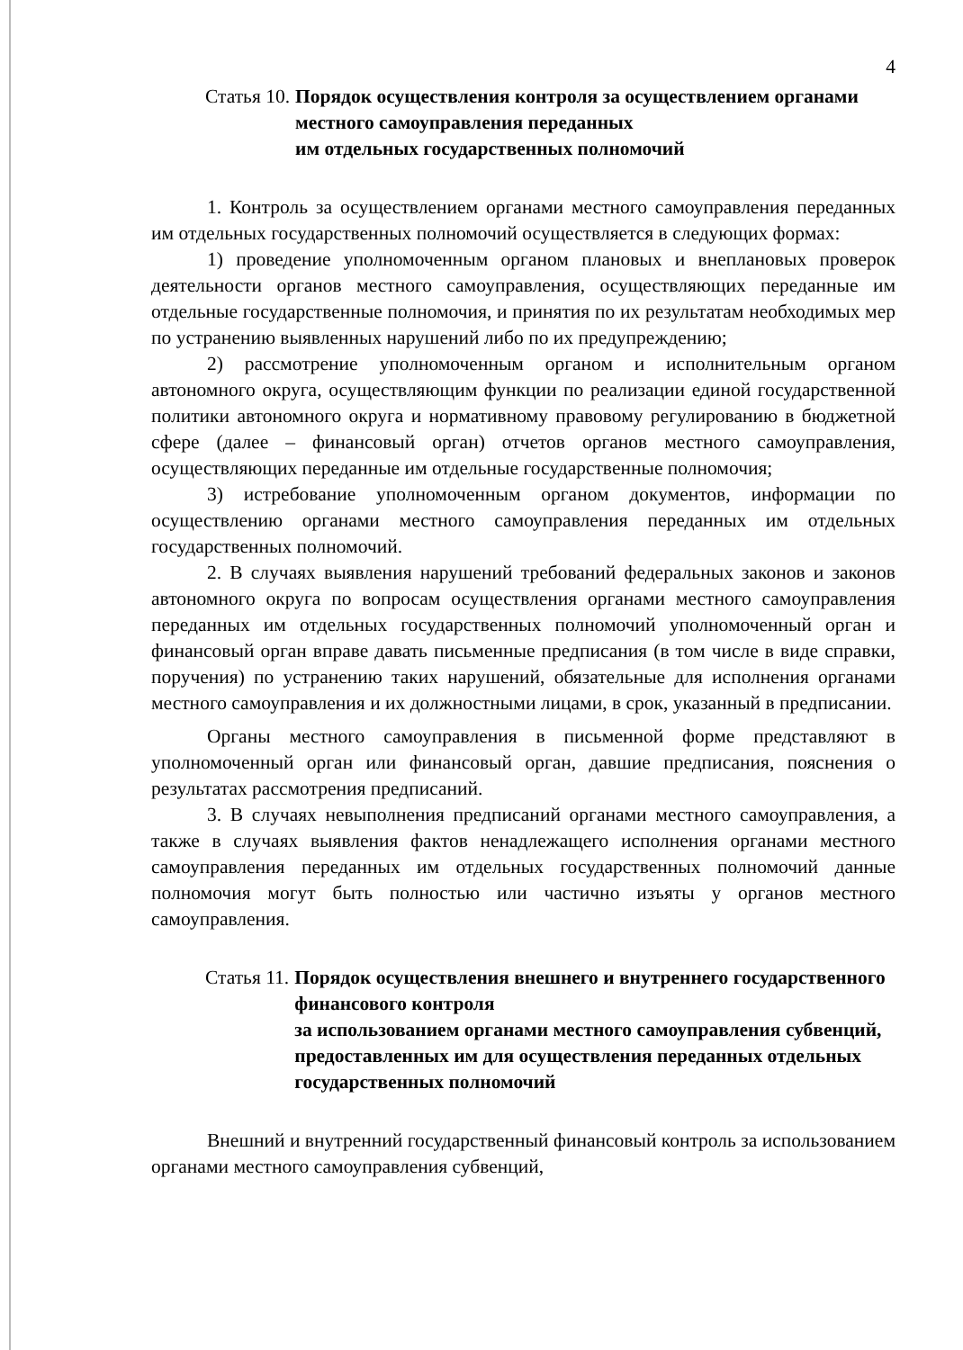4
Статья 10. Порядок осуществления контроля за осуществлением органами местного самоуправления переданных
им отдельных государственных полномочий
1. Контроль за осуществлением органами местного самоуправления переданных им отдельных государственных полномочий осуществляется в следующих формах:
1) проведение уполномоченным органом плановых и внеплановых проверок деятельности органов местного самоуправления, осуществляющих переданные им отдельные государственные полномочия, и принятия по их результатам необходимых мер по устранению выявленных нарушений либо по их предупреждению;
2) рассмотрение уполномоченным органом и исполнительным органом автономного округа, осуществляющим функции по реализации единой государственной политики автономного округа и нормативному правовому регулированию в бюджетной сфере (далее – финансовый орган) отчетов органов местного самоуправления, осуществляющих переданные им отдельные государственные полномочия;
3) истребование уполномоченным органом документов, информации по осуществлению органами местного самоуправления переданных им отдельных государственных полномочий.
2. В случаях выявления нарушений требований федеральных законов и законов автономного округа по вопросам осуществления органами местного самоуправления переданных им отдельных государственных полномочий уполномоченный орган и финансовый орган вправе давать письменные предписания (в том числе в виде справки, поручения) по устранению таких нарушений, обязательные для исполнения органами местного самоуправления и их должностными лицами, в срок, указанный в предписании.
Органы местного самоуправления в письменной форме представляют в уполномоченный орган или финансовый орган, давшие предписания, пояснения о результатах рассмотрения предписаний.
3. В случаях невыполнения предписаний органами местного самоуправления, а также в случаях выявления фактов ненадлежащего исполнения органами местного самоуправления переданных им отдельных государственных полномочий данные полномочия могут быть полностью или частично изъяты у органов местного самоуправления.
Статья 11. Порядок осуществления внешнего и внутреннего государственного финансового контроля
за использованием органами местного самоуправления субвенций, предоставленных им для осуществления переданных отдельных государственных полномочий
Внешний и внутренний государственный финансовый контроль за использованием органами местного самоуправления субвенций,